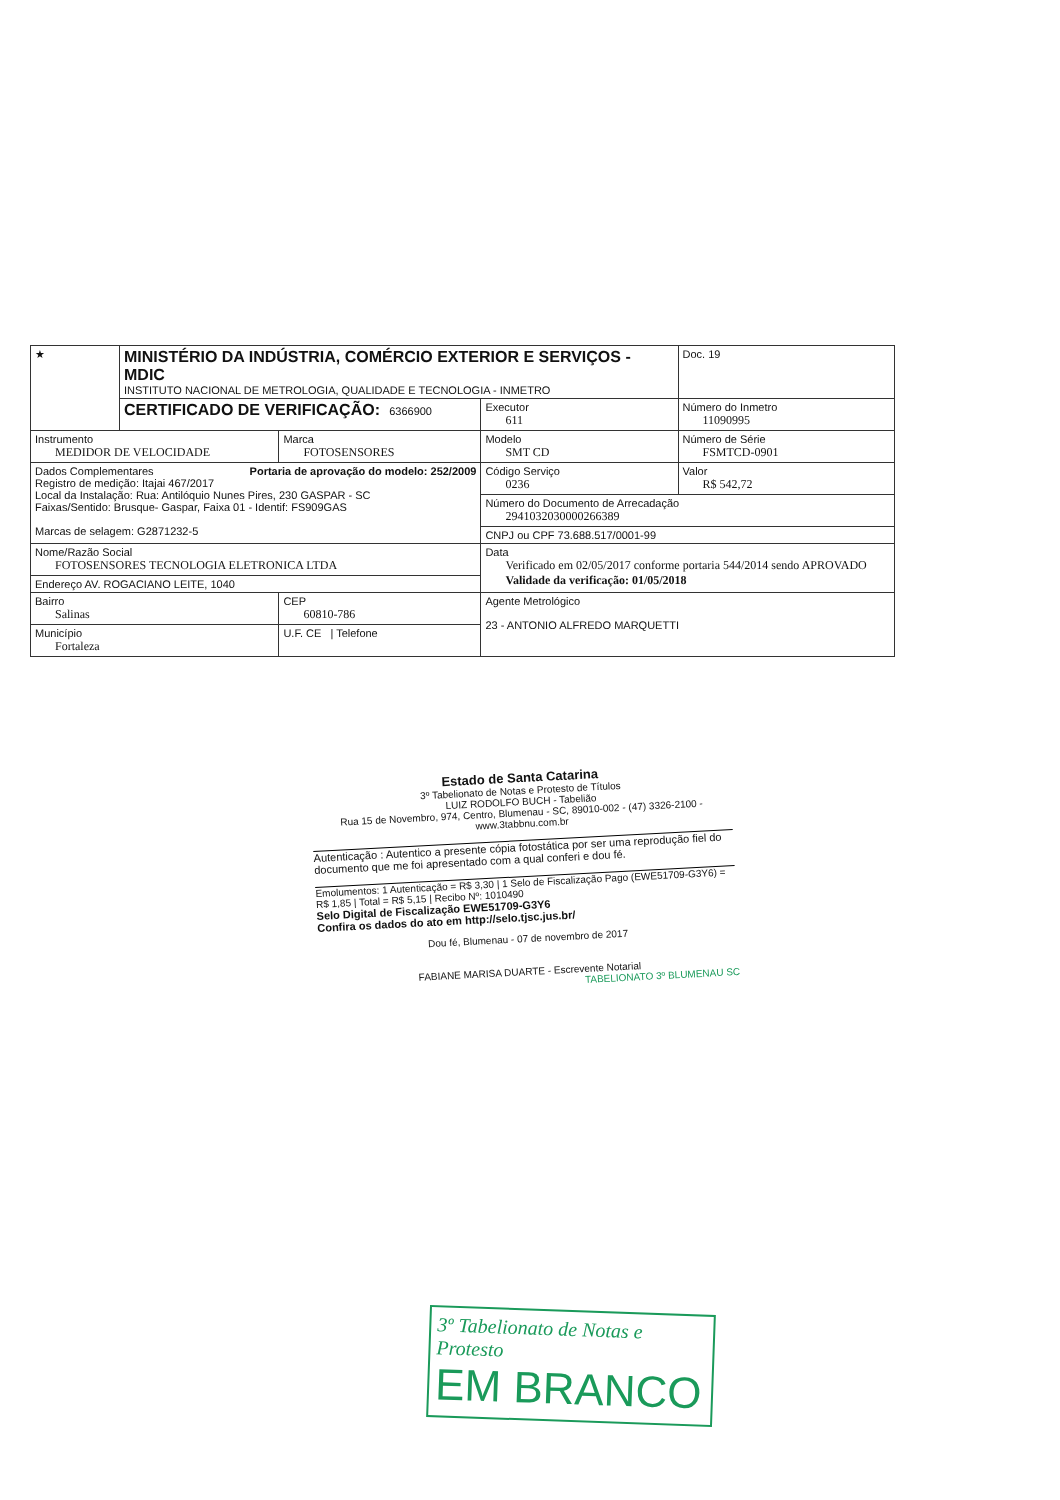| ★ | MINISTÉRIO DA INDÚSTRIA, COMÉRCIO EXTERIOR E SERVIÇOS - MDIC INSTITUTO NACIONAL DE METROLOGIA, QUALIDADE E TECNOLOGIA - INMETRO | | | Doc. 19 |
| | CERTIFICADO DE VERIFICAÇÃO: 6366900 | | Executor 611 | Número do Inmetro 11090995 |
| Instrumento MEDIDOR DE VELOCIDADE | | Marca FOTOSENSORES | Modelo SMT CD | Número de Série FSMTCD-0901 |
| Dados Complementares Portaria de aprovação do modelo: 252/2009 Registro de medição: Itajai 467/2017 Local da Instalação: Rua: Antilóquio Nunes Pires, 230 GASPAR - SC Faixas/Sentido: Brusque- Gaspar, Faixa 01 - Identif: FS909GAS Marcas de selagem: G2871232-5 | | | Código Serviço 0236 | Valor R$ 542,72 |
| | | | Número do Documento de Arrecadação 29410320300002663​89 | |
| | | | CNPJ ou CPF 73.688.517/0001-99 | |
| Nome/Razão Social FOTOSENSORES TECNOLOGIA ELETRONICA LTDA | | | Data Verificado em 02/05/2017 conforme portaria 544/2014 sendo APROVADO Validade da verificação: 01/05/2018 | |
| Endereço AV. ROGACIANO LEITE, 1040 | | | | |
| Bairro Salinas | | CEP 60810-786 | Agente Metrológico 23 - ANTONIO ALFREDO MARQUETTI | |
| Município Fortaleza | | U.F. CE / Telefone | | |
Estado de Santa Catarina
3º Tabelionato de Notas e Protesto de Títulos
LUIZ RODOLFO BUCH - Tabelião
Rua 15 de Novembro, 974, Centro, Blumenau - SC, 89010-002 - (47) 3326-2100 -
www.3tabbnu.com.br
Autenticação : Autentico a presente cópia fotostática por ser uma reprodução fiel do documento que me foi apresentado com a qual conferi e dou fé.
Emolumentos: 1 Autenticação = R$ 3,30 | 1 Selo de Fiscalização Pago (EWE51709-G3Y6) = R$ 1,85 | Total = R$ 5,15 | Recibo Nº: 1010490
Selo Digital de Fiscalização EWE51709-G3Y6
Confira os dados do ato em http://selo.tjsc.jus.br/
Dou fé, Blumenau - 07 de novembro de 2017
FABIANE MARISA DUARTE - Escrevente Notarial
TABELIONATO 3º BLUMENAU SC
3º Tabelionato de Notas e Protesto
EM BRANCO